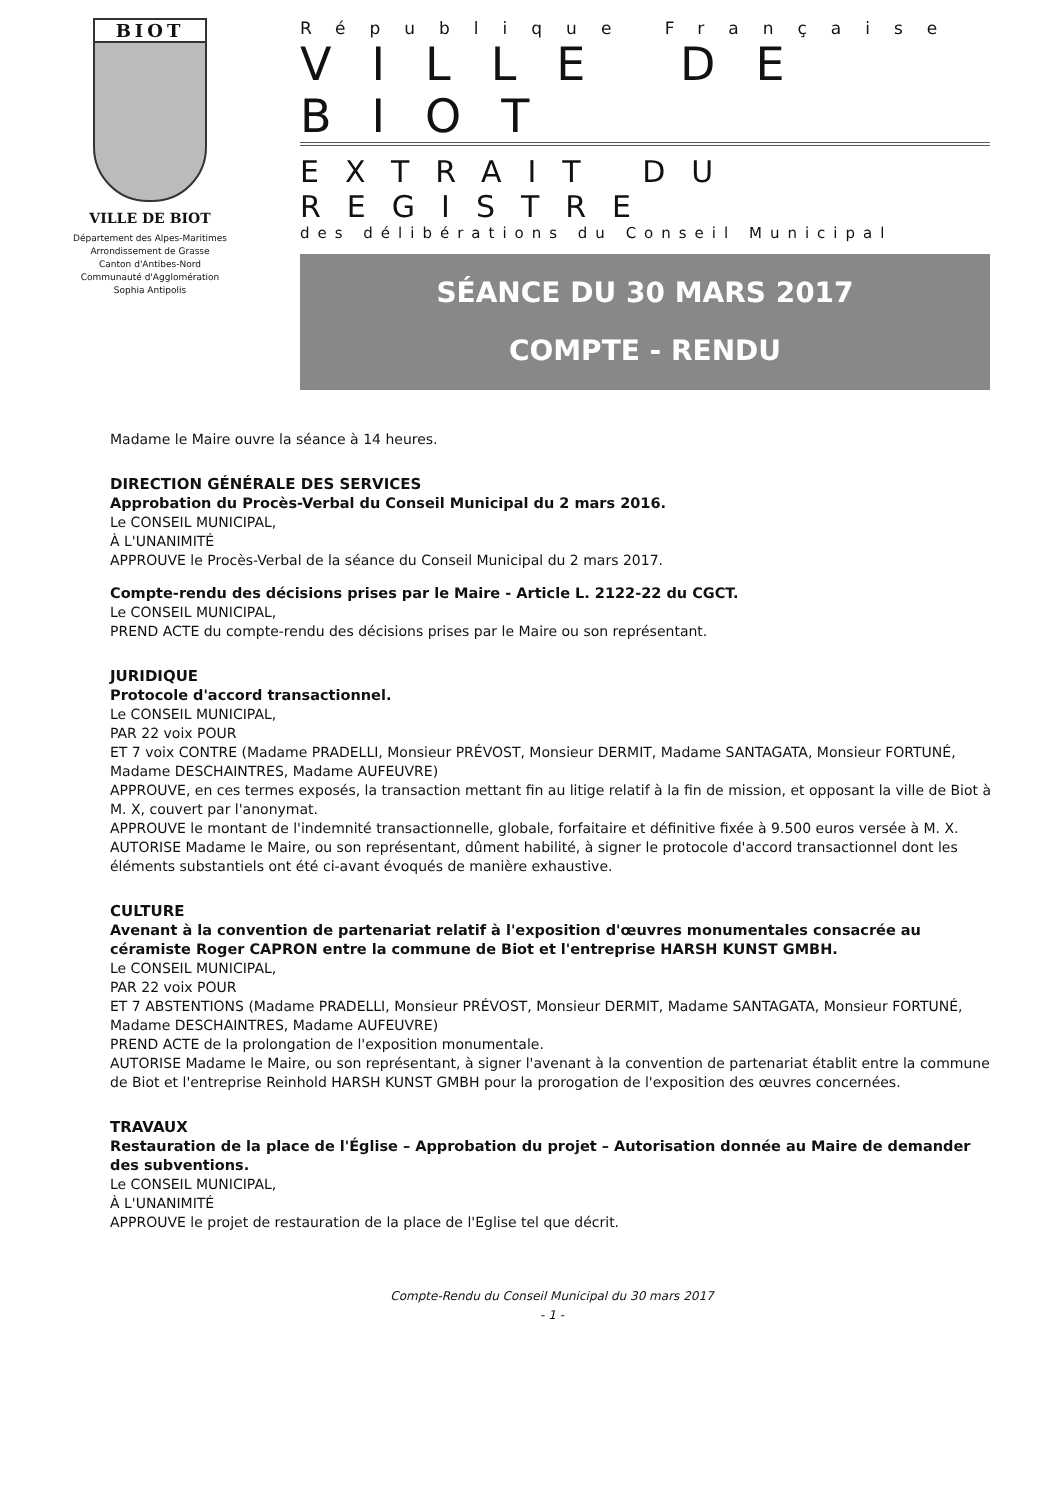BIOT
VILLE DE BIOT
Département des Alpes-Maritimes
Arrondissement de Grasse
Canton d'Antibes-Nord
Communauté d'Agglomération
Sophia Antipolis
République Française
VILLE DE BIOT
EXTRAIT DU REGISTRE
des délibérations du Conseil Municipal
SÉANCE DU 30 MARS 2017
COMPTE - RENDU
Madame le Maire ouvre la séance à 14 heures.
DIRECTION GÉNÉRALE DES SERVICES
Approbation du Procès-Verbal du Conseil Municipal du 2 mars 2016.
Le CONSEIL MUNICIPAL,
À L'UNANIMITÉ
APPROUVE le Procès-Verbal de la séance du Conseil Municipal du 2 mars 2017.
Compte-rendu des décisions prises par le Maire - Article L. 2122-22 du CGCT.
Le CONSEIL MUNICIPAL,
PREND ACTE du compte-rendu des décisions prises par le Maire ou son représentant.
JURIDIQUE
Protocole d'accord transactionnel.
Le CONSEIL MUNICIPAL,
PAR 22 voix POUR
ET 7 voix CONTRE (Madame PRADELLI, Monsieur PRÉVOST, Monsieur DERMIT, Madame SANTAGATA, Monsieur FORTUNÉ, Madame DESCHAINTRES, Madame AUFEUVRE)
APPROUVE, en ces termes exposés, la transaction mettant fin au litige relatif à la fin de mission, et opposant la ville de Biot à M. X, couvert par l'anonymat.
APPROUVE le montant de l'indemnité transactionnelle, globale, forfaitaire et définitive fixée à 9.500 euros versée à M. X.
AUTORISE Madame le Maire, ou son représentant, dûment habilité, à signer le protocole d'accord transactionnel dont les éléments substantiels ont été ci-avant évoqués de manière exhaustive.
CULTURE
Avenant à la convention de partenariat relatif à l'exposition d'œuvres monumentales consacrée au céramiste Roger CAPRON entre la commune de Biot et l'entreprise HARSH KUNST GMBH.
Le CONSEIL MUNICIPAL,
PAR 22 voix POUR
ET 7 ABSTENTIONS (Madame PRADELLI, Monsieur PRÉVOST, Monsieur DERMIT, Madame SANTAGATA, Monsieur FORTUNÉ, Madame DESCHAINTRES, Madame AUFEUVRE)
PREND ACTE de la prolongation de l'exposition monumentale.
AUTORISE Madame le Maire, ou son représentant, à signer l'avenant à la convention de partenariat établit entre la commune de Biot et l'entreprise Reinhold HARSH KUNST GMBH pour la prorogation de l'exposition des œuvres concernées.
TRAVAUX
Restauration de la place de l'Église – Approbation du projet – Autorisation donnée au Maire de demander des subventions.
Le CONSEIL MUNICIPAL,
À L'UNANIMITÉ
APPROUVE le projet de restauration de la place de l'Eglise tel que décrit.
Compte-Rendu du Conseil Municipal du 30 mars 2017
- 1 -